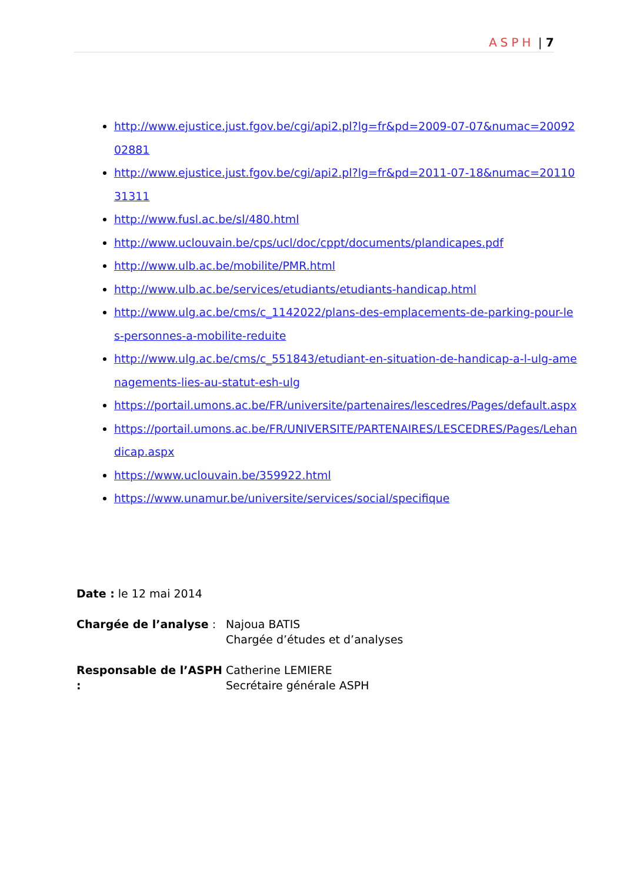ASPH | 7
http://www.ejustice.just.fgov.be/cgi/api2.pl?lg=fr&pd=2009-07-07&numac=2009202881
http://www.ejustice.just.fgov.be/cgi/api2.pl?lg=fr&pd=2011-07-18&numac=2011031311
http://www.fusl.ac.be/sl/480.html
http://www.uclouvain.be/cps/ucl/doc/cppt/documents/plandicapes.pdf
http://www.ulb.ac.be/mobilite/PMR.html
http://www.ulb.ac.be/services/etudiants/etudiants-handicap.html
http://www.ulg.ac.be/cms/c_1142022/plans-des-emplacements-de-parking-pour-les-personnes-a-mobilite-reduite
http://www.ulg.ac.be/cms/c_551843/etudiant-en-situation-de-handicap-a-l-ulg-amenagements-lies-au-statut-esh-ulg
https://portail.umons.ac.be/FR/universite/partenaires/lescedres/Pages/default.aspx
https://portail.umons.ac.be/FR/UNIVERSITE/PARTENAIRES/LESCEDRES/Pages/Lehandicap.aspx
https://www.uclouvain.be/359922.html
https://www.unamur.be/universite/services/social/specifique
Date : le 12 mai 2014
Chargée de l’analyse : Najoua BATIS
Chargée d’études et d’analyses
Responsable de l’ASPH :
Catherine LEMIERE
Secrétaire générale ASPH